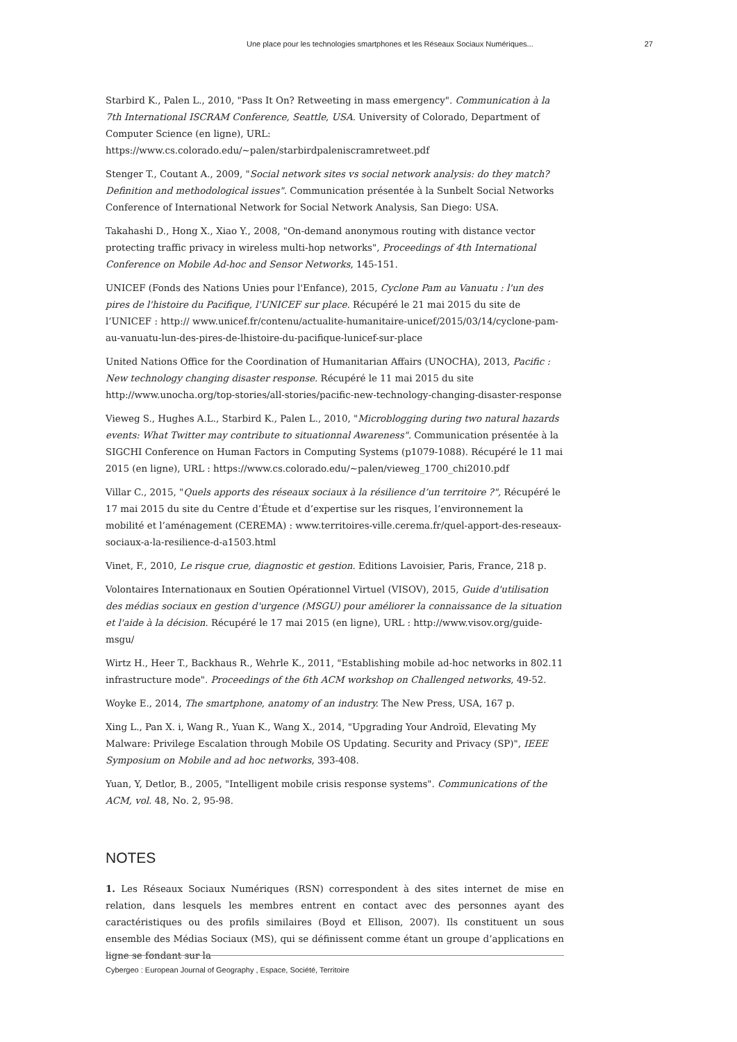Une place pour les technologies smartphones et les Réseaux Sociaux Numériques... 27
Starbird K., Palen L., 2010, "Pass It On? Retweeting in mass emergency". Communication à la 7th International ISCRAM Conference, Seattle, USA. University of Colorado, Department of Computer Science (en ligne), URL: https://www.cs.colorado.edu/~palen/starbirdpaleniscramretweet.pdf
Stenger T., Coutant A., 2009, "Social network sites vs social network analysis: do they match? Definition and methodological issues". Communication présentée à la Sunbelt Social Networks Conference of International Network for Social Network Analysis, San Diego: USA.
Takahashi D., Hong X., Xiao Y., 2008, "On-demand anonymous routing with distance vector protecting traffic privacy in wireless multi-hop networks", Proceedings of 4th International Conference on Mobile Ad-hoc and Sensor Networks, 145-151.
UNICEF (Fonds des Nations Unies pour l'Enfance), 2015, Cyclone Pam au Vanuatu : l'un des pires de l'histoire du Pacifique, l'UNICEF sur place. Récupéré le 21 mai 2015 du site de l’UNICEF : http:// www.unicef.fr/contenu/actualite-humanitaire-unicef/2015/03/14/cyclone-pam-au-vanuatu-lun-des-pires-de-lhistoire-du-pacifique-lunicef-sur-place
United Nations Office for the Coordination of Humanitarian Affairs (UNOCHA), 2013, Pacific : New technology changing disaster response. Récupéré le 11 mai 2015 du site http://www.unocha.org/top-stories/all-stories/pacific-new-technology-changing-disaster-response
Vieweg S., Hughes A.L., Starbird K., Palen L., 2010, "Microblogging during two natural hazards events: What Twitter may contribute to situationnal Awareness". Communication présentée à la SIGCHI Conference on Human Factors in Computing Systems (p1079-1088). Récupéré le 11 mai 2015 (en ligne), URL : https://www.cs.colorado.edu/~palen/vieweg_1700_chi2010.pdf
Villar C., 2015, "Quels apports des réseaux sociaux à la résilience d’un territoire ?", Récupéré le 17 mai 2015 du site du Centre d’Étude et d’expertise sur les risques, l’environnement la mobilité et l’aménagement (CEREMA) : www.territoires-ville.cerema.fr/quel-apport-des-reseaux-sociaux-a-la-resilience-d-a1503.html
Vinet, F., 2010, Le risque crue, diagnostic et gestion. Editions Lavoisier, Paris, France, 218 p.
Volontaires Internationaux en Soutien Opérationnel Virtuel (VISOV), 2015, Guide d'utilisation des médias sociaux en gestion d'urgence (MSGU) pour améliorer la connaissance de la situation et l'aide à la décision. Récupéré le 17 mai 2015 (en ligne), URL : http://www.visov.org/guide-msgu/
Wirtz H., Heer T., Backhaus R., Wehrle K., 2011, "Establishing mobile ad-hoc networks in 802.11 infrastructure mode". Proceedings of the 6th ACM workshop on Challenged networks, 49-52.
Woyke E., 2014, The smartphone, anatomy of an industry. The New Press, USA, 167 p.
Xing L., Pan X. i, Wang R., Yuan K., Wang X., 2014, "Upgrading Your Androïd, Elevating My Malware: Privilege Escalation through Mobile OS Updating. Security and Privacy (SP)", IEEE Symposium on Mobile and ad hoc networks, 393-408.
Yuan, Y, Detlor, B., 2005, "Intelligent mobile crisis response systems". Communications of the ACM, vol. 48, No. 2, 95-98.
NOTES
1. Les Réseaux Sociaux Numériques (RSN) correspondent à des sites internet de mise en relation, dans lesquels les membres entrent en contact avec des personnes ayant des caractéristiques ou des profils similaires (Boyd et Ellison, 2007). Ils constituent un sous ensemble des Médias Sociaux (MS), qui se définissent comme étant un groupe d’applications en ligne se fondant sur la
Cybergeo : European Journal of Geography , Espace, Société, Territoire